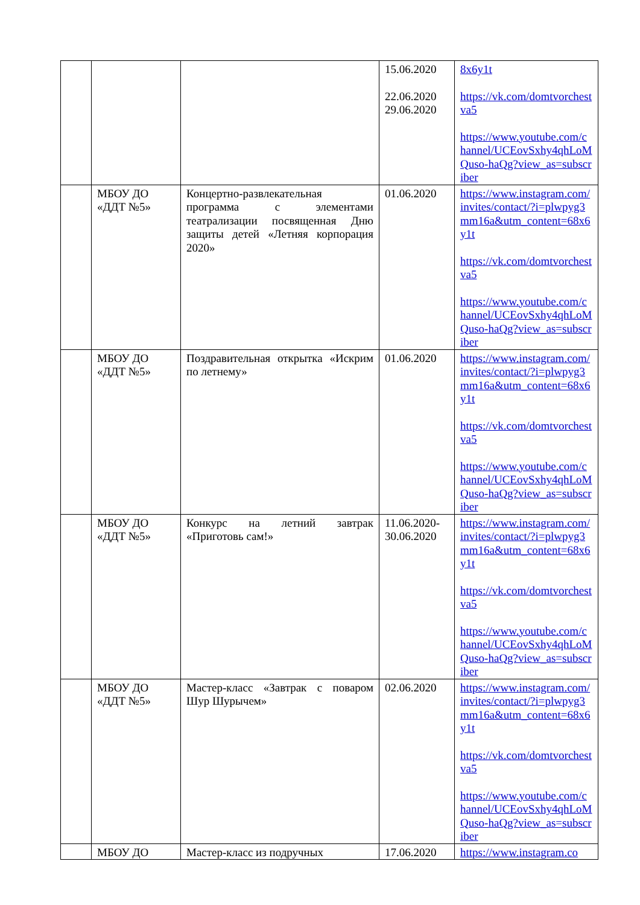| | | | 15.06.2020 22.06.2020 29.06.2020 | 8x6y1t https://vk.com/domtvorchestva5 https://www.youtube.com/channel/UCEovSxhy4qhLoMQuso-haQg?view_as=subscriber |
| | МБОУ ДО «ДДТ №5» | Концертно-развлекательная программа с элементами театрализации посвященная Дню защиты детей «Летняя корпорация 2020» | 01.06.2020 | https://www.instagram.com/invites/contact/?i=plwpyg3mm16a&utm_content=68x6y1t https://vk.com/domtvorchestva5 https://www.youtube.com/channel/UCEovSxhy4qhLoMQuso-haQg?view_as=subscriber |
| | МБОУ ДО «ДДТ №5» | Поздравительная открытка «Искрим по летнему» | 01.06.2020 | https://www.instagram.com/invites/contact/?i=plwpyg3mm16a&utm_content=68x6y1t https://vk.com/domtvorchestva5 https://www.youtube.com/channel/UCEovSxhy4qhLoMQuso-haQg?view_as=subscriber |
| | МБОУ ДО «ДДТ №5» | Конкурс на летний завтрак «Приготовь сам!» | 11.06.2020-30.06.2020 | https://www.instagram.com/invites/contact/?i=plwpyg3mm16a&utm_content=68x6y1t https://vk.com/domtvorchestva5 https://www.youtube.com/channel/UCEovSxhy4qhLoMQuso-haQg?view_as=subscriber |
| | МБОУ ДО «ДДТ №5» | Мастер-класс «Завтрак с поваром Шур Шурычем» | 02.06.2020 | https://www.instagram.com/invites/contact/?i=plwpyg3mm16a&utm_content=68x6y1t https://vk.com/domtvorchestva5 https://www.youtube.com/channel/UCEovSxhy4qhLoMQuso-haQg?view_as=subscriber |
| | МБОУ ДО | Мастер-класс из подручных | 17.06.2020 | https://www.instagram.co |